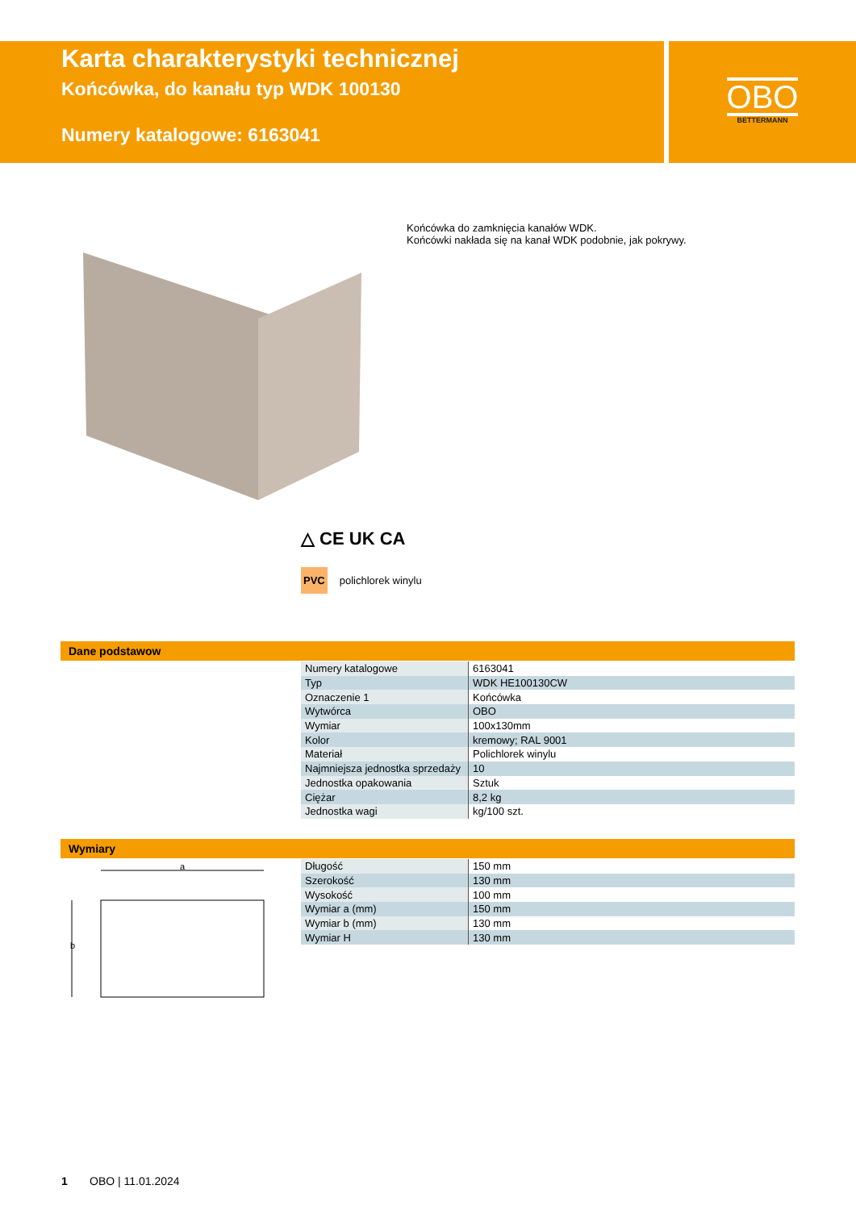Karta charakterystyki technicznej
Końcówka, do kanału typ WDK 100130
Numery katalogowe: 6163041
OBO
BETTERMANN
Końcówka do zamknięcia kanałów WDK.
Końcówki nakłada się na kanał WDK podobnie, jak pokrywy.
△ CE UK CA
PVC polichlorek winylu
Dane podstawow
| Numery katalogowe | 6163041 |
| Typ | WDK HE100130CW |
| Oznaczenie 1 | Końcówka |
| Wytwórca | OBO |
| Wymiar | 100x130mm |
| Kolor | kremowy; RAL 9001 |
| Materiał | Polichlorek winylu |
| Najmniejsza jednostka sprzedaży | 10 |
| Jednostka opakowania | Sztuk |
| Ciężar | 8,2 kg |
| Jednostka wagi | kg/100 szt. |
Wymiary
a
b
| Długość | 150 mm |
| Szerokość | 130 mm |
| Wysokość | 100 mm |
| Wymiar a (mm) | 150 mm |
| Wymiar b (mm) | 130 mm |
| Wymiar H | 130 mm |
1 OBO | 11.01.2024